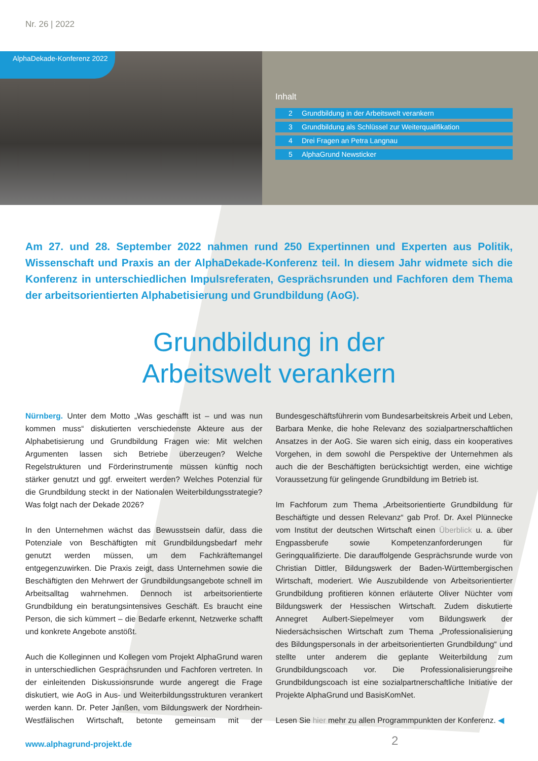Nr. 26 | 2022
AlphaDekade-Konferenz 2022
Inhalt
2 Grundbildung in der Arbeitswelt verankern
3 Grundbildung als Schlüssel zur Weiterqualifikation
4 Drei Fragen an Petra Langnau
5 AlphaGrund Newsticker
Am 27. und 28. September 2022 nahmen rund 250 Expertinnen und Experten aus Politik, Wissenschaft und Praxis an der AlphaDekade-Konferenz teil. In diesem Jahr widmete sich die Konferenz in unterschiedlichen Impulsreferaten, Gesprächsrunden und Fachforen dem Thema der arbeitsorientierten Alphabetisierung und Grundbildung (AoG).
Grundbildung in der
Arbeitswelt verankern
Nürnberg. Unter dem Motto „Was geschafft ist – und was nun kommen muss“ diskutierten verschiedenste Akteure aus der Alphabetisierung und Grundbildung Fragen wie: Mit welchen Argumenten lassen sich Betriebe überzeugen? Welche Regelstrukturen und Förderinstrumente müssen künftig noch stärker genutzt und ggf. erweitert werden? Welches Potenzial für die Grundbildung steckt in der Nationalen Weiterbildungsstrategie? Was folgt nach der Dekade 2026?
In den Unternehmen wächst das Bewusstsein dafür, dass die Potenziale von Beschäftigten mit Grundbildungsbedarf mehr genutzt werden müssen, um dem Fachkräftemangel entgegenzuwirken. Die Praxis zeigt, dass Unternehmen sowie die Beschäftigten den Mehrwert der Grundbildungsangebote schnell im Arbeitsalltag wahrnehmen. Dennoch ist arbeitsorientierte Grundbildung ein beratungsintensives Geschäft. Es braucht eine Person, die sich kümmert – die Bedarfe erkennt, Netzwerke schafft und konkrete Angebote anstößt.
Auch die Kolleginnen und Kollegen vom Projekt AlphaGrund waren in unterschiedlichen Gesprächsrunden und Fachforen vertreten. In der einleitenden Diskussionsrunde wurde angeregt die Frage diskutiert, wie AoG in Aus- und Weiterbildungsstrukturen verankert werden kann. Dr. Peter Janßen, vom Bildungswerk der Nordrhein-Westfälischen Wirtschaft, betonte gemeinsam mit der Bundesgeschäftsführerin vom Bundesarbeitskreis Arbeit und Leben, Barbara Menke, die hohe Relevanz des sozialpartnerschaftlichen Ansatzes in der AoG. Sie waren sich einig, dass ein kooperatives Vorgehen, in dem sowohl die Perspektive der Unternehmen als auch die der Beschäftigten berücksichtigt werden, eine wichtige Voraussetzung für gelingende Grundbildung im Betrieb ist.
Im Fachforum zum Thema „Arbeitsorientierte Grundbildung für Beschäftigte und dessen Relevanz“ gab Prof. Dr. Axel Plünnecke vom Institut der deutschen Wirtschaft einen Überblick u. a. über Engpassberufe sowie Kompetenzanforderungen für Geringqualifizierte. Die darauffolgende Gesprächsrunde wurde von Christian Dittler, Bildungswerk der Baden-Württembergischen Wirtschaft, moderiert. Wie Auszubildende von Arbeitsorientierter Grundbildung profitieren können erläuterte Oliver Nüchter vom Bildungswerk der Hessischen Wirtschaft. Zudem diskutierte Annegret Aulbert-Siepelmeyer vom Bildungswerk der Niedersächsischen Wirtschaft zum Thema „Professionalisierung des Bildungspersonals in der arbeitsorientierten Grundbildung“ und stellte unter anderem die geplante Weiterbildung zum Grundbildungscoach vor. Die Professionalisierungsreihe Grundbildungscoach ist eine sozialpartnerschaftliche Initiative der Projekte AlphaGrund und BasisKomNet.
Lesen Sie hier mehr zu allen Programmpunkten der Konferenz. ◀
www.alphagrund-projekt.de 2